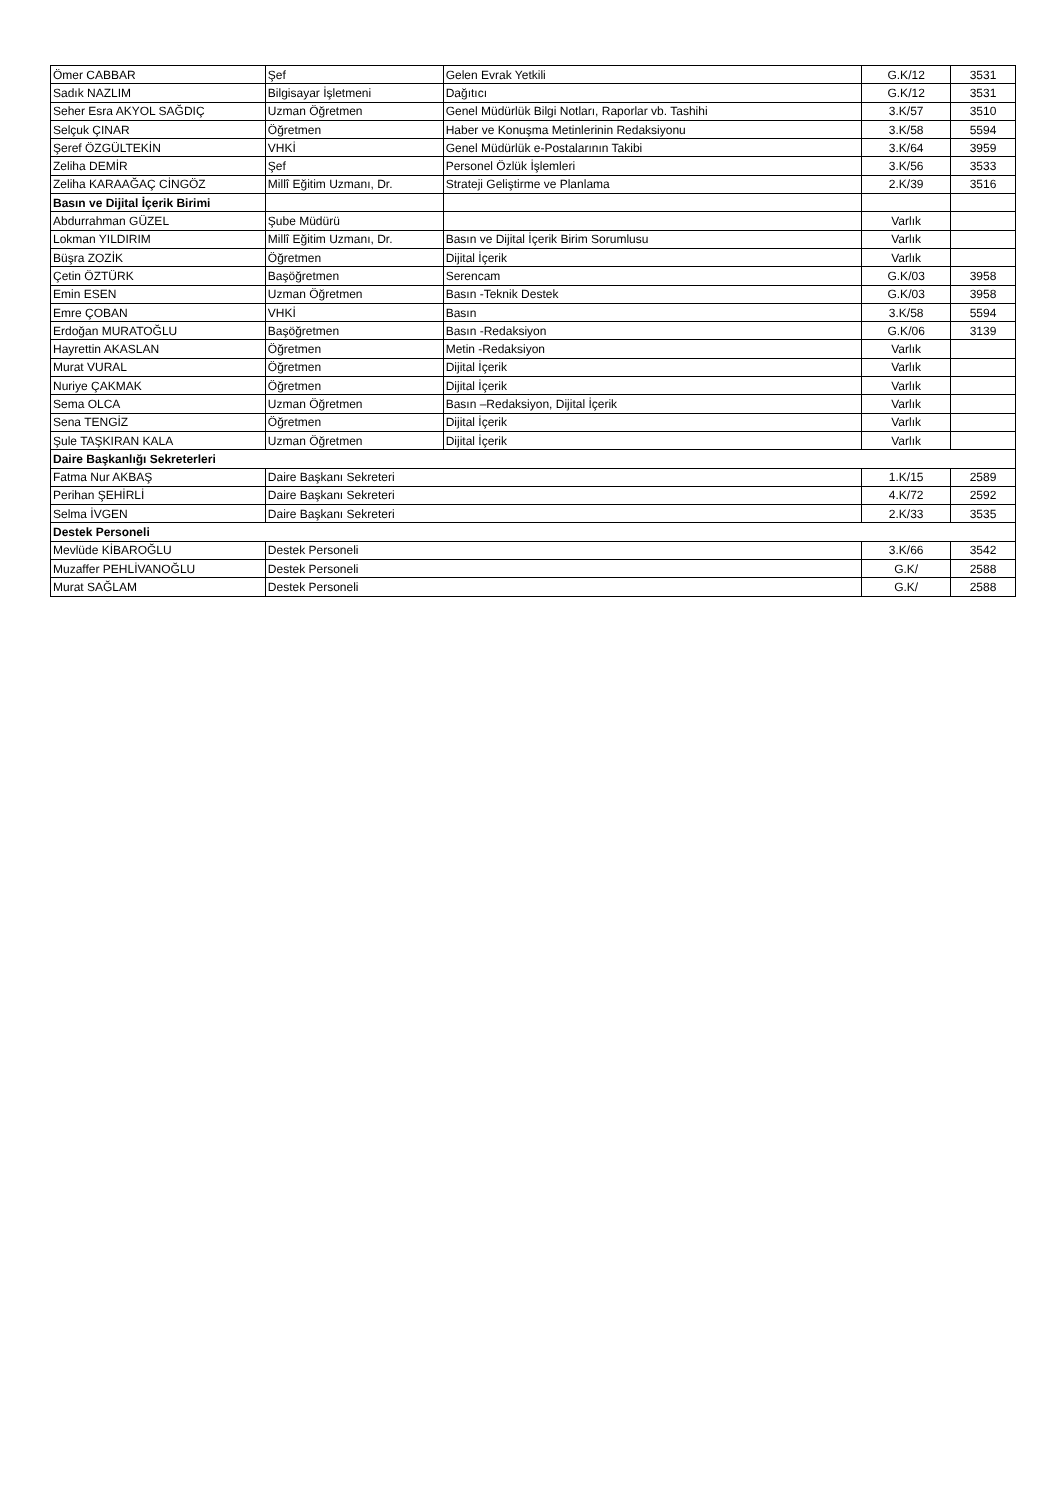| Ömer CABBAR | Şef | Gelen Evrak Yetkili | G.K/12 | 3531 |
| Sadık NAZLIM | Bilgisayar İşletmeni | Dağıtıcı | G.K/12 | 3531 |
| Seher Esra AKYOL SAĞDIÇ | Uzman Öğretmen | Genel Müdürlük Bilgi Notları, Raporlar vb. Tashihi | 3.K/57 | 3510 |
| Selçuk ÇINAR | Öğretmen | Haber ve Konuşma Metinlerinin Redaksiyonu | 3.K/58 | 5594 |
| Şeref ÖZGÜLTEKİN | VHKİ | Genel Müdürlük e-Postalarının Takibi | 3.K/64 | 3959 |
| Zeliha DEMİR | Şef | Personel Özlük İşlemleri | 3.K/56 | 3533 |
| Zeliha KARAAĞAÇ CİNGÖZ | Millî Eğitim Uzmanı, Dr. | Strateji Geliştirme ve Planlama | 2.K/39 | 3516 |
| Basın ve Dijital İçerik Birimi | | | | |
| Abdurrahman GÜZEL | Şube Müdürü | | Varlık | |
| Lokman YILDIRIM | Millî Eğitim Uzmanı, Dr. | Basın ve Dijital İçerik Birim Sorumlusu | Varlık | |
| Büşra ZOZİK | Öğretmen | Dijital İçerik | Varlık | |
| Çetin ÖZTÜRK | Başöğretmen | Serencam | G.K/03 | 3958 |
| Emin ESEN | Uzman Öğretmen | Basın -Teknik Destek | G.K/03 | 3958 |
| Emre ÇOBAN | VHKİ | Basın | 3.K/58 | 5594 |
| Erdoğan MURATOĞLU | Başöğretmen | Basın -Redaksiyon | G.K/06 | 3139 |
| Hayrettin AKASLAN | Öğretmen | Metin -Redaksiyon | Varlık | |
| Murat VURAL | Öğretmen | Dijital İçerik | Varlık | |
| Nuriye ÇAKMAK | Öğretmen | Dijital İçerik | Varlık | |
| Sema OLCA | Uzman Öğretmen | Basın –Redaksiyon, Dijital İçerik | Varlık | |
| Sena TENGİZ | Öğretmen | Dijital İçerik | Varlık | |
| Şule TAŞKIRAN KALA | Uzman Öğretmen | Dijital İçerik | Varlık | |
| Daire Başkanlığı Sekreterleri | | | | |
| Fatma Nur AKBAŞ | Daire Başkanı Sekreteri | | 1.K/15 | 2589 |
| Perihan ŞEHİRLİ | Daire Başkanı Sekreteri | | 4.K/72 | 2592 |
| Selma İVGEN | Daire Başkanı Sekreteri | | 2.K/33 | 3535 |
| Destek Personeli | | | | |
| Mevlüde KİBAROĞLU | Destek Personeli | | 3.K/66 | 3542 |
| Muzaffer PEHLİVANOĞLU | Destek Personeli | | G.K/ | 2588 |
| Murat SAĞLAM | Destek Personeli | | G.K/ | 2588 |